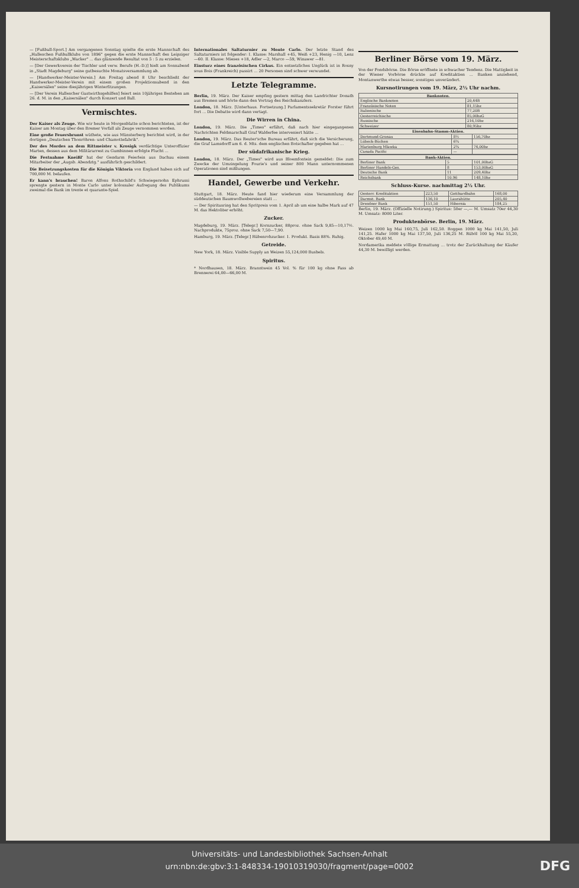— [Fußball-Sport.] Am vergangenen Sonntag spielte die erste Mannschaft des „Halleschen Fußballklubs von 1896" gegen die erste Mannschaft des Leipziger Meisterschaftsklubs „Wacker" ... das glänzende Resultat von 5 : 5 zu erzielen.
— [Der Gewerkverein der Tischler und verw. Berufe (H.-D.)] hielt am Sonnabend in „Stadt Magdeburg" seine gutbesuchte Monatsversammlung ab.
— [Handwerker-Meister-Verein.] Am Freitag abend 8 Uhr beschließt der Handwerker-Meister-Verein mit einem großen Projektionsabend in den „Kaisersälen" seine diesjährigen Winterfitzungen.
— [Der Verein Hallescher Gastwirthsgehilfen] feiert sein 10jähriges Bestehen am 26. d. M. in den „Kaisersälen" durch Konzert und Ball.
Vermischtes.
Der Kaiser als Zeuge. Wie wir heute in Morgenblatte schon berichteten, ist der Kaiser am Montag über den Bremer Vorfall als Zeuge vernommen worden.
Eine große Feuersbrunst wüthete, wie aus Münsterberg berichtet wird, in der dortigen „Deutschen Thonröhren- und Chamottefabrik".
Der des Mordes an dem Rittmeister v. Krosigk verdächtige Unteroffizier Marten, dessen aus dem Militärarrest zu Gumbinnen erfolgte Flucht ...
Die Festnahme Kneißl' hat der Gendarm Feierlein aus Dachau einem Mitarbeiter der „Augsb. Abendztg." ausführlich geschildert.
Die Beisetzungskosten für die Königin Viktoria von England haben sich auf 700,000 M. belaufen.
Er kann's brauchen! Baron Alfons Rothschild's Schwiegersohn Ephrussi sprengte gestern in Monte Carlo unter kolossaler Aufregung des Publikums zweimal die Bank im trente et quarante-Spiel.
Internationales Saltaturnier zu Monte Carlo. Der letzte Stand des Saltaturniers ist folgender: I. Klasse: Marshall +45, Weiß +23, Henig —10, Lenz —60. II. Klasse: Mieses +18, Adler —2, Marco —59, Winawer —81.
Einsturz eines französischen Cirkus. Ein entsetzliches Unglück ist in Rosny sous Bois (Frankreich) passirt ... 20 Personen sind schwer verwundet.
Letzte Telegramme.
Berlin, 19. März. Der Kaiser empfing gestern mittag den Landrichter Donath aus Bremen und hörte dann den Vortrag des Reichskanzlers.
London, 18. März. [Unterhaus. Fortsetzung.] Parlamentssekretär Forster führt fort ... Die Debatte wird dann vertagt.
Die Wirren in China.
London, 19. März. Die „Times" erfährt, daß nach hier eingegangenen Nachrichten Feldmarschall Graf Walderfee interveniert hätte ...
London, 19. März. Das Reuter'sche Bureau erfährt, daß sich die Versicherung, die Graf Lamsdorff am 6. d. Mts. dem englischen Botschafter gegeben hat ...
Der südafrikanische Krieg.
London, 18. März. Der „Times" wird aus Bloemfontein gemeldet: Die zum Zwecke der Umzingelung Fourie's und seiner 800 Mann unternommenen Operationen sind mißlungen.
Handel, Gewerbe und Verkehr.
Stuttgart, 18. März. Heute fand hier wiederum eine Versammlung der süddeutschen Baumwollwebereien statt ...
— Der Spiritusring hat den Spritpreis vom 1. April ab um eine halbe Mark auf 47 M. das Hektoliter erhöht.
Zucker.
Magdeburg, 19. März. [Telegr.] Kornzucker, 88proz. ohne Sack 9,85—10,17½. Nachprodukte, 75proz. ohne Sack 7,50—7,90.
Hamburg, 19. März. [Telegr.] Rübenrohzucker. 1. Produkt. Basis 88%. Ruhig.
Getreide.
New York, 18. März. Visible Supply an Weizen 55,124,000 Bushels.
Spiritus.
* Nordhausen, 18. März. Branntwein 45 Vol. % für 100 kg ohne Fass ab Brennerei 64,00—66,00 M.
Berliner Börse vom 19. März.
Von der Fondsbörse. Die Börse eröffnete in schwacher Tendenz. Die Mattigkeit in der Wiener Vorbörse drückte auf Kreditaktien ... Banken anziehend, Montanwerthe etwas besser, sonstiges unverändert.
Kursnotirungen vom 19. März, 2½ Uhr nachm.
| Banknoten. | |
| --- | --- |
| Englische Banknoten | 20,44B |
| Französische Noten | 81,15bz |
| Italienische | 77,20B |
| Oesterreichische | 85,00bzG |
| Russische | 216,10bz |
| Schweizer | 80,95bz |
| Eisenbahn-Stamm-Aktien. | | |
| --- | --- | --- |
| Dortmund-Gronau | 8½ | 156,70bz |
| Lübeck-Büchen | 6¾ | |
| Marienburg Mlawka | 2¾ | 74,00bz |
| Canada Pacific | — | |
| Bank-Aktien. | | |
| --- | --- | --- |
| Berliner Bank | 5 | 101,00bzG |
| Berliner Handels-Ges. | 8 | 153,00bzG |
| Deutsche Bank | 11 | 209,40bz |
| Reichsbank | 10.96 | 148,10bz |
Schluss-Kurse. nachmittag 2½ Uhr.
| Oesterr. Kreditaktien | 223,50 | Gotthardbahn | 168,00 |
| Darmst. Bank | 136,10 | Laurahütte | 205,40 |
| Dresdner Bank | 151,50 | Hibernia | 184,25 |
Berlin, 19. März. (Offizielle Notirung.) Spiritus: 50er —,— M. Umsatz 70er 44,30 M. Umsatz: 8000 Liter.
Produktenbörse. Berlin, 19. März.
Weizen 1000 kg Mai 160,75, Juli 162,50. Roggen 1000 kg Mai 141,50, Juli 141,25. Hafer 1000 kg Mai 137,50, Juli 136,25 M. Rüböl 100 kg Mai 55,20, Oktober 49,40 M.
Nordamerika meldete völlige Ermattung ... trotz der Zurückhaltung der Käufer 44,30 M. bewilligt werden.
Universitäts- und Landesbibliothek Sachsen-Anhalt
urn:nbn:de:gbv:3:1-848334-19010319030/fragment/page=0002
DFG